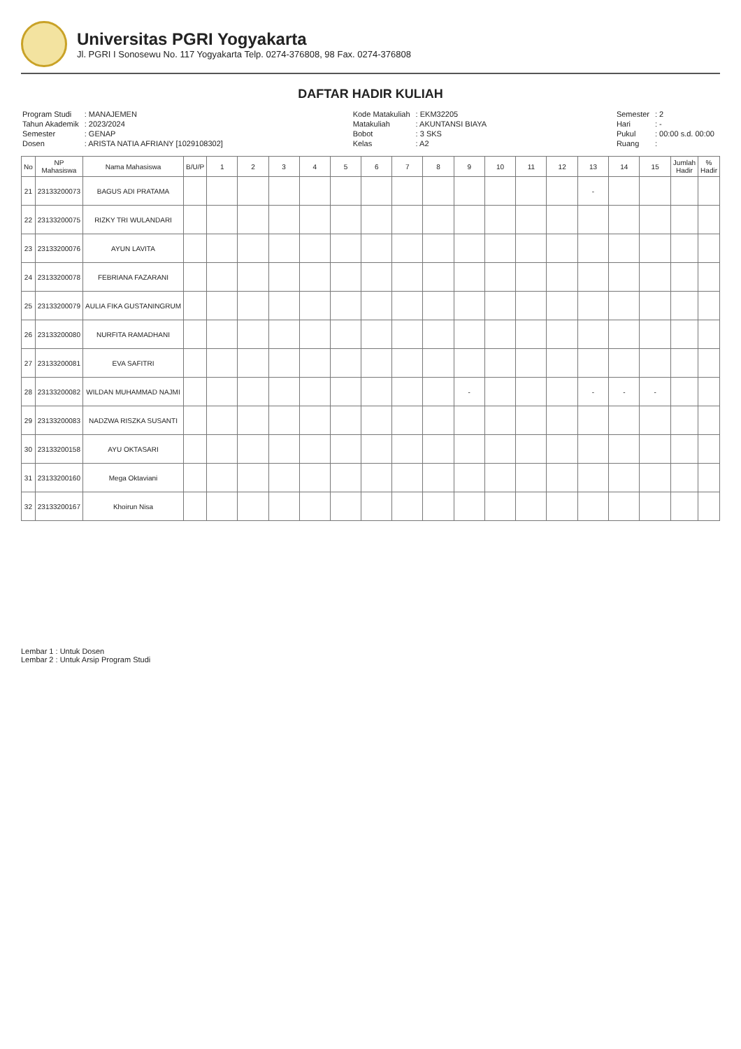Universitas PGRI Yogyakarta
Jl. PGRI I Sonosewu No. 117 Yogyakarta Telp. 0274-376808, 98 Fax. 0274-376808
DAFTAR HADIR KULIAH
| Program Studi | : MANAJEMEN |
| Tahun Akademik | : 2023/2024 |
| Semester | : GENAP |
| Dosen | : ARISTA NATIA AFRIANY [1029108302] |
| Kode Matakuliah | : EKM32205 |
| Matakuliah | : AKUNTANSI BIAYA |
| Bobot | : 3 SKS |
| Kelas | : A2 |
| Semester | : 2 |
| Hari | : - |
| Pukul | : 00:00 s.d. 00:00 |
| Ruang | : |
| No | NP Mahasiswa | Nama Mahasiswa | B/U/P | 1 | 2 | 3 | 4 | 5 | 6 | 7 | 8 | 9 | 10 | 11 | 12 | 13 | 14 | 15 | Jumlah Hadir | % Hadir |
| --- | --- | --- | --- | --- | --- | --- | --- | --- | --- | --- | --- | --- | --- | --- | --- | --- | --- | --- | --- | --- |
| 21 | 23133200073 | BAGUS ADI PRATAMA | | | | | | | | | | | | | | - | | | | |
| 22 | 23133200075 | RIZKY TRI WULANDARI | | | | | | | | | | | | | | | | | | |
| 23 | 23133200076 | AYUN LAVITA | | | | | | | | | | | | | | | | | | |
| 24 | 23133200078 | FEBRIANA FAZARANI | | | | | | | | | | | | | | | | | | |
| 25 | 23133200079 | AULIA FIKA GUSTANINGRUM | | | | | | | | | | | | | | | | | | |
| 26 | 23133200080 | NURFITA RAMADHANI | | | | | | | | | | | | | | | | | | |
| 27 | 23133200081 | EVA SAFITRI | | | | | | | | | | | | | | | | | | |
| 28 | 23133200082 | WILDAN MUHAMMAD NAJMI | | | | | | | | | | - | | | | - | - | - | | |
| 29 | 23133200083 | NADZWA RISZKA SUSANTI | | | | | | | | | | | | | | | | | | |
| 30 | 23133200158 | AYU OKTASARI | | | | | | | | | | | | | | | | | | |
| 31 | 23133200160 | Mega Oktaviani | | | | | | | | | | | | | | | | | | |
| 32 | 23133200167 | Khoirun Nisa | | | | | | | | | | | | | | | | | | |
Lembar 1 : Untuk Dosen
Lembar 2 : Untuk Arsip Program Studi